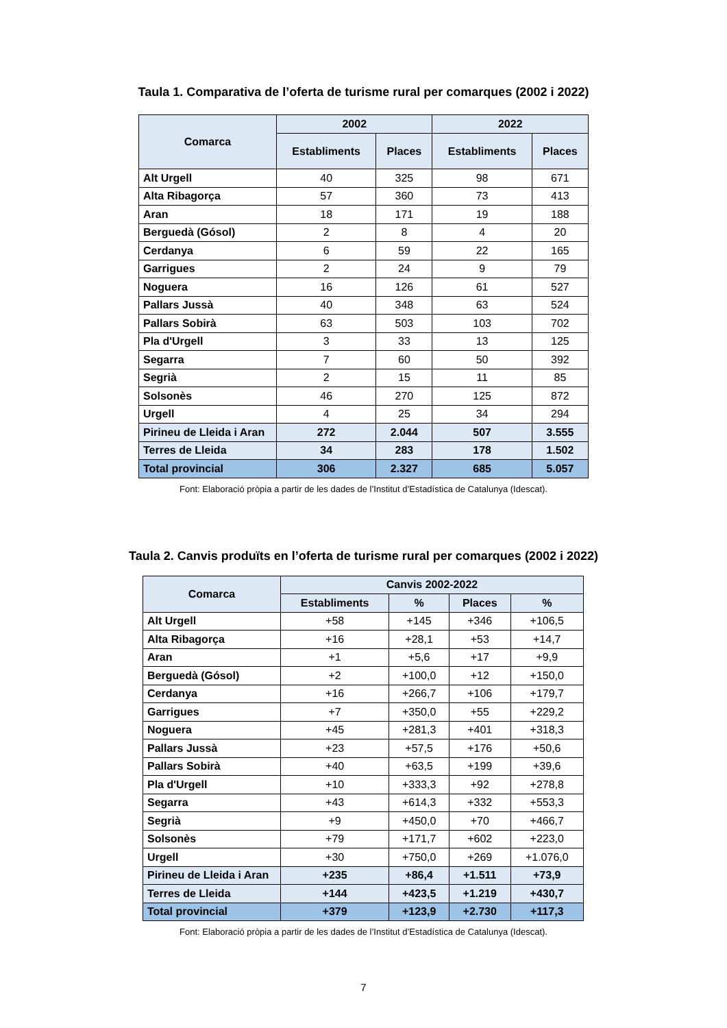Taula 1. Comparativa de l’oferta de turisme rural per comarques (2002 i 2022)
| Comarca | 2002 | | 2022 | |
| --- | --- | --- | --- | --- |
| | Establiments | Places | Establiments | Places |
| Alt Urgell | 40 | 325 | 98 | 671 |
| Alta Ribagorça | 57 | 360 | 73 | 413 |
| Aran | 18 | 171 | 19 | 188 |
| Berguedà (Gósol) | 2 | 8 | 4 | 20 |
| Cerdanya | 6 | 59 | 22 | 165 |
| Garrigues | 2 | 24 | 9 | 79 |
| Noguera | 16 | 126 | 61 | 527 |
| Pallars Jussà | 40 | 348 | 63 | 524 |
| Pallars Sobirà | 63 | 503 | 103 | 702 |
| Pla d'Urgell | 3 | 33 | 13 | 125 |
| Segarra | 7 | 60 | 50 | 392 |
| Segrià | 2 | 15 | 11 | 85 |
| Solsonès | 46 | 270 | 125 | 872 |
| Urgell | 4 | 25 | 34 | 294 |
| Pirineu de Lleida i Aran | 272 | 2.044 | 507 | 3.555 |
| Terres de Lleida | 34 | 283 | 178 | 1.502 |
| Total provincial | 306 | 2.327 | 685 | 5.057 |
Font: Elaboració pròpia a partir de les dades de l’Institut d’Estadística de Catalunya (Idescat).
Taula 2. Canvis produïts en l’oferta de turisme rural per comarques (2002 i 2022)
| Comarca | Canvis 2002-2022 | | | |
| --- | --- | --- | --- | --- |
| | Establiments | % | Places | % |
| Alt Urgell | +58 | +145 | +346 | +106,5 |
| Alta Ribagorça | +16 | +28,1 | +53 | +14,7 |
| Aran | +1 | +5,6 | +17 | +9,9 |
| Berguedà (Gósol) | +2 | +100,0 | +12 | +150,0 |
| Cerdanya | +16 | +266,7 | +106 | +179,7 |
| Garrigues | +7 | +350,0 | +55 | +229,2 |
| Noguera | +45 | +281,3 | +401 | +318,3 |
| Pallars Jussà | +23 | +57,5 | +176 | +50,6 |
| Pallars Sobirà | +40 | +63,5 | +199 | +39,6 |
| Pla d'Urgell | +10 | +333,3 | +92 | +278,8 |
| Segarra | +43 | +614,3 | +332 | +553,3 |
| Segrià | +9 | +450,0 | +70 | +466,7 |
| Solsonès | +79 | +171,7 | +602 | +223,0 |
| Urgell | +30 | +750,0 | +269 | +1.076,0 |
| Pirineu de Lleida i Aran | +235 | +86,4 | +1.511 | +73,9 |
| Terres de Lleida | +144 | +423,5 | +1.219 | +430,7 |
| Total provincial | +379 | +123,9 | +2.730 | +117,3 |
Font: Elaboració pròpia a partir de les dades de l’Institut d’Estadística de Catalunya (Idescat).
7